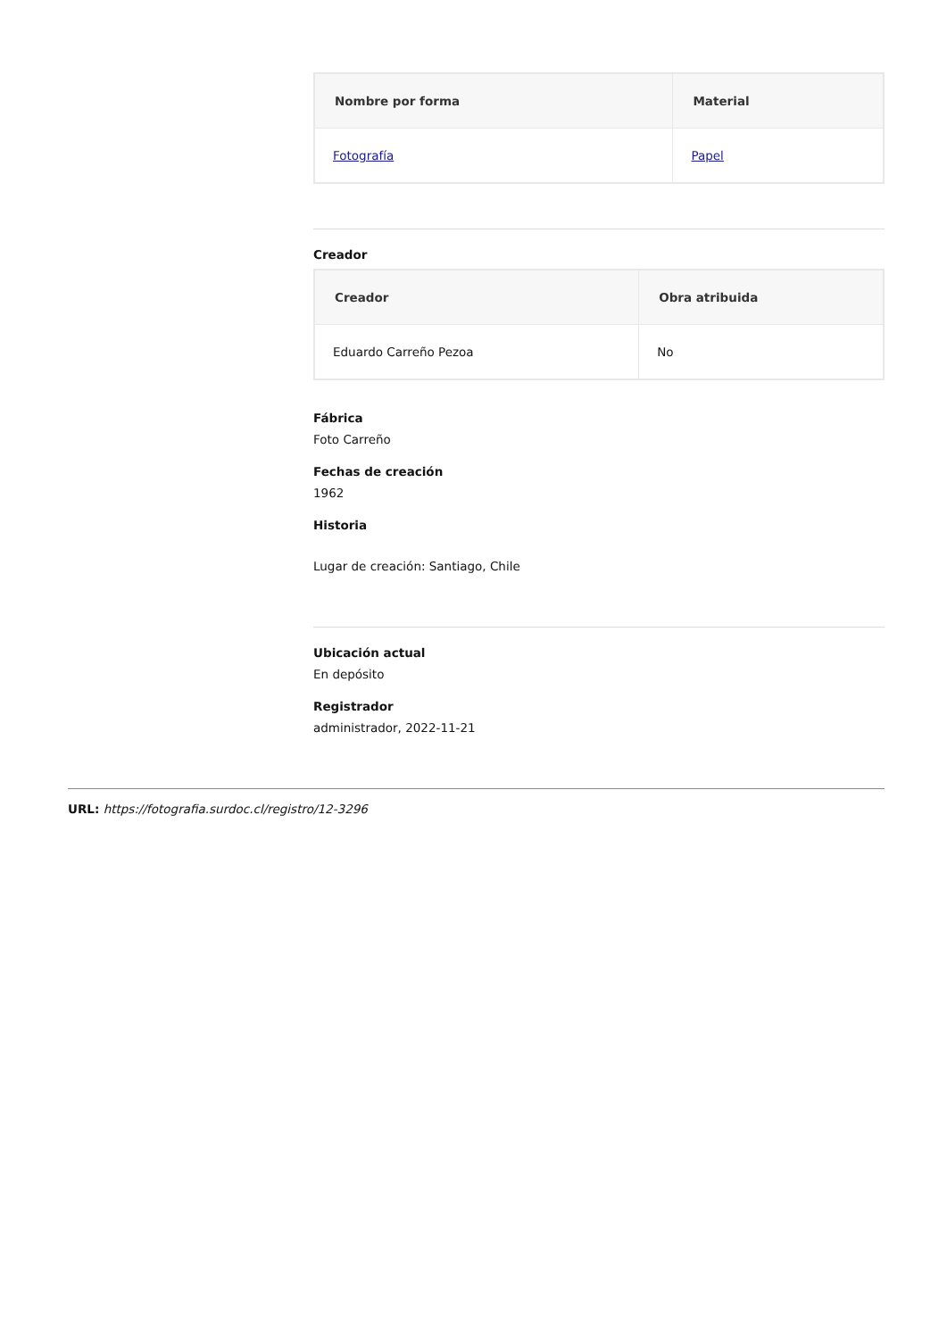| Nombre por forma | Material |
| --- | --- |
| Fotografía | Papel |
Creador
| Creador | Obra atribuida |
| --- | --- |
| Eduardo Carreño Pezoa | No |
Fábrica
Foto Carreño
Fechas de creación
1962
Historia
Lugar de creación: Santiago, Chile
Ubicación actual
En depósito
Registrador
administrador, 2022-11-21
URL: https://fotografia.surdoc.cl/registro/12-3296